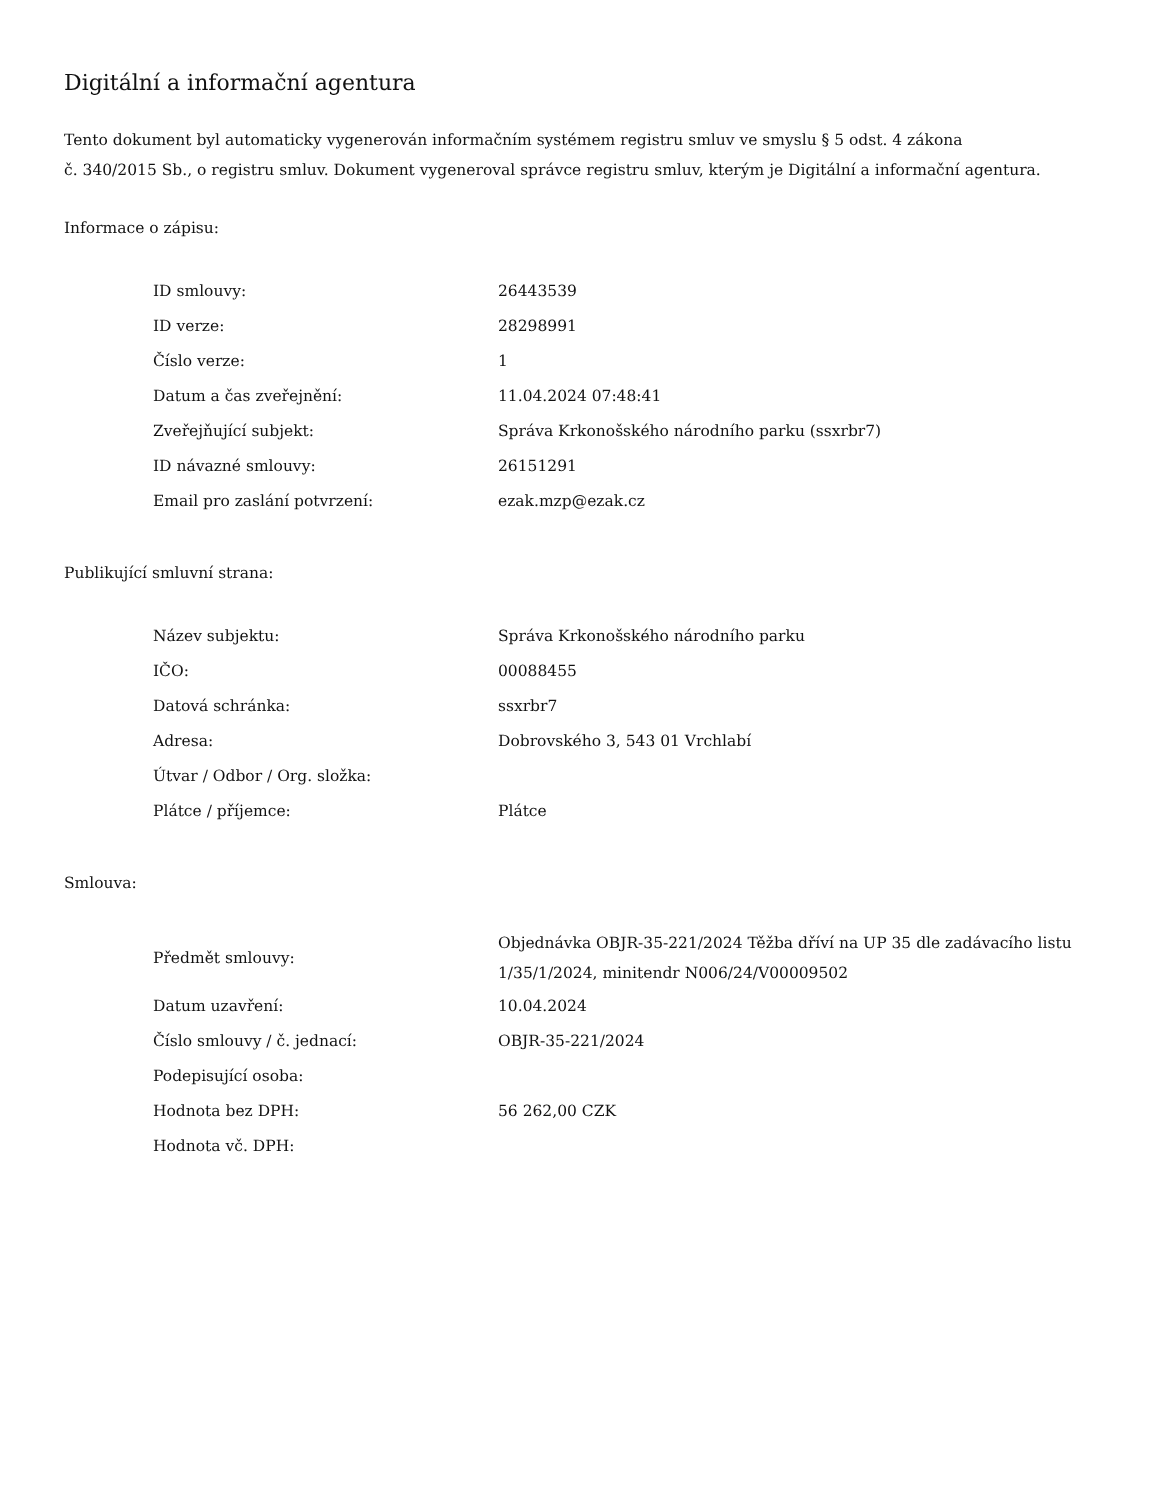Digitální a informační agentura
Tento dokument byl automaticky vygenerován informačním systémem registru smluv ve smyslu § 5 odst. 4 zákona
č. 340/2015 Sb., o registru smluv. Dokument vygeneroval správce registru smluv, kterým je Digitální a informační agentura.
Informace o zápisu:
| ID smlouvy: | 26443539 |
| ID verze: | 28298991 |
| Číslo verze: | 1 |
| Datum a čas zveřejnění: | 11.04.2024 07:48:41 |
| Zveřejňující subjekt: | Správa Krkonošského národního parku (ssxrbr7) |
| ID návazné smlouvy: | 26151291 |
| Email pro zaslání potvrzení: | ezak.mzp@ezak.cz |
Publikující smluvní strana:
| Název subjektu: | Správa Krkonošského národního parku |
| IČO: | 00088455 |
| Datová schránka: | ssxrbr7 |
| Adresa: | Dobrovského 3, 543 01 Vrchlabí |
| Útvar / Odbor / Org. složka: | |
| Plátce / příjemce: | Plátce |
Smlouva:
| Předmět smlouvy: | Objednávka OBJR-35-221/2024 Těžba dříví na UP 35 dle zadávacího listu 1/35/1/2024, minitendr N006/24/V00009502 |
| Datum uzavření: | 10.04.2024 |
| Číslo smlouvy / č. jednací: | OBJR-35-221/2024 |
| Podepisující osoba: | |
| Hodnota bez DPH: | 56 262,00 CZK |
| Hodnota vč. DPH: | |